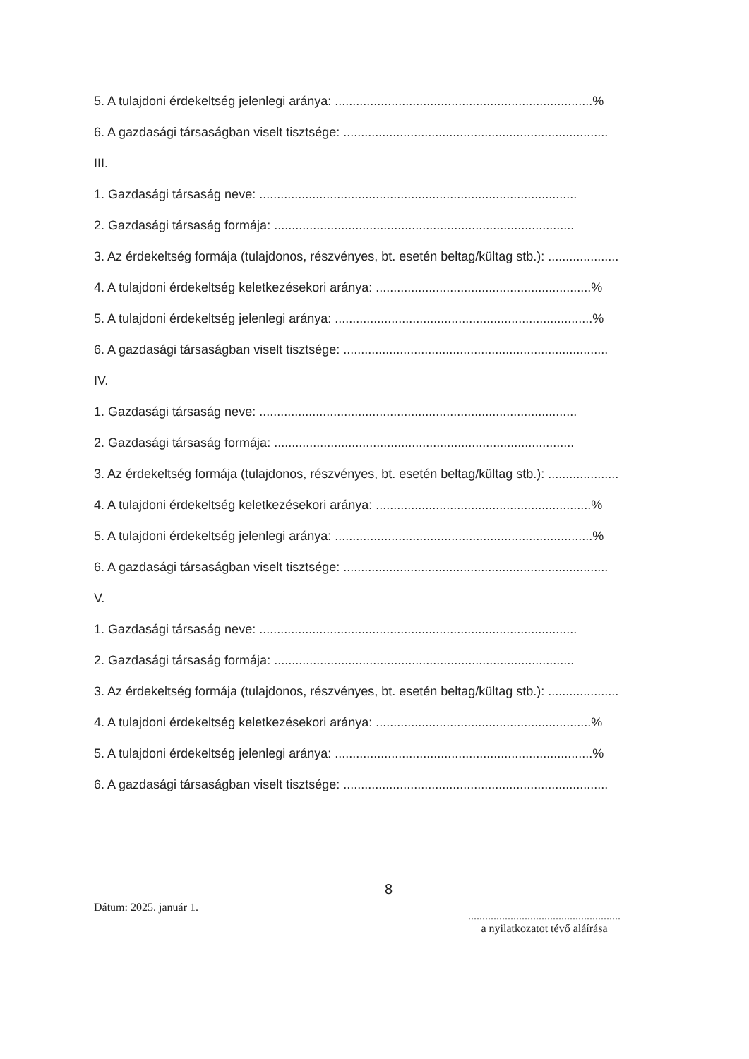5. A tulajdoni érdekeltség jelenlegi aránya: .........................................................................%
6. A gazdasági társaságban viselt tisztsége: ...........................................................................
III.
1. Gazdasági társaság neve: ..........................................................................................
2. Gazdasági társaság formája: .....................................................................................
3. Az érdekeltség formája (tulajdonos, részvényes, bt. esetén beltag/kültag stb.): ....................
4. A tulajdoni érdekeltség keletkezésekori aránya: .............................................................%
5. A tulajdoni érdekeltség jelenlegi aránya: .........................................................................%
6. A gazdasági társaságban viselt tisztsége: ...........................................................................
IV.
1. Gazdasági társaság neve: ..........................................................................................
2. Gazdasági társaság formája: .....................................................................................
3. Az érdekeltség formája (tulajdonos, részvényes, bt. esetén beltag/kültag stb.): ....................
4. A tulajdoni érdekeltség keletkezésekori aránya: .............................................................%
5. A tulajdoni érdekeltség jelenlegi aránya: .........................................................................%
6. A gazdasági társaságban viselt tisztsége: ...........................................................................
V.
1. Gazdasági társaság neve: ..........................................................................................
2. Gazdasági társaság formája: .....................................................................................
3. Az érdekeltség formája (tulajdonos, részvényes, bt. esetén beltag/kültag stb.): ....................
4. A tulajdoni érdekeltség keletkezésekori aránya: .............................................................%
5. A tulajdoni érdekeltség jelenlegi aránya: .........................................................................%
6. A gazdasági társaságban viselt tisztsége: ...........................................................................
Dátum: 2025. január 1.
8
......................................................
a nyilatkozatot tévő aláírása